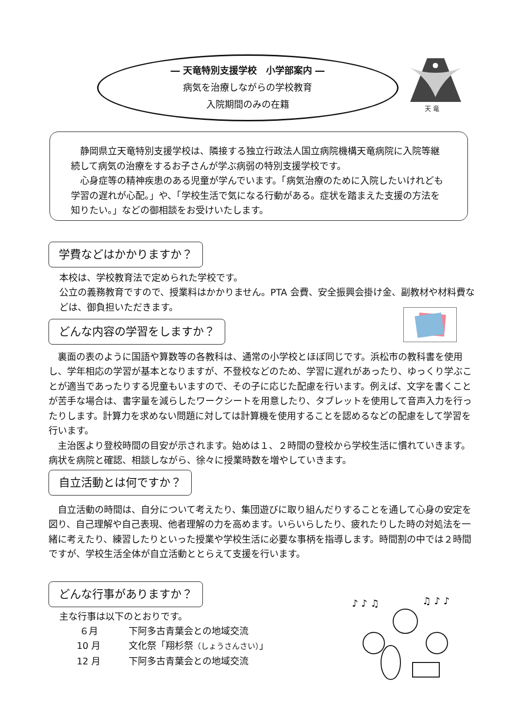― 天竜特別支援学校　小学部案内 ―
病気を治療しながらの学校教育
入院期間のみの在籍
天 竜
　静岡県立天竜特別支援学校は、隣接する独立行政法人国立病院機構天竜病院に入院等継続して病気の治療をするお子さんが学ぶ病弱の特別支援学校です。
　心身症等の精神疾患のある児童が学んでいます。「病気治療のために入院したいけれども学習の遅れが心配。」や、「学校生活で気になる行動がある。症状を踏まえた支援の方法を知りたい。」などの御相談をお受けいたします。
学費などはかかりますか？
本校は、学校教育法で定められた学校です。
公立の義務教育ですので、授業料はかかりません。PTA 会費、安全振興会掛け金、副教材や材料費などは、御負担いただきます。
どんな内容の学習をしますか？
　裏面の表のように国語や算数等の各教科は、通常の小学校とほぼ同じです。浜松市の教科書を使用し、学年相応の学習が基本となりますが、不登校などのため、学習に遅れがあったり、ゆっくり学ぶことが適当であったりする児童もいますので、その子に応じた配慮を行います。例えば、文字を書くことが苦手な場合は、書字量を減らしたワークシートを用意したり、タブレットを使用して音声入力を行ったりします。計算力を求めない問題に対しては計算機を使用することを認めるなどの配慮をして学習を行います。
　主治医より登校時間の目安が示されます。始めは１、２時間の登校から学校生活に慣れていきます。病状を病院と確認、相談しながら、徐々に授業時数を増やしていきます。
自立活動とは何ですか？
　自立活動の時間は、自分について考えたり、集団遊びに取り組んだりすることを通して心身の安定を図り、自己理解や自己表現、他者理解の力を高めます。いらいらしたり、疲れたりした時の対処法を一緒に考えたり、練習したりといった授業や学校生活に必要な事柄を指導します。時間割の中では２時間ですが、学校生活全体が自立活動ととらえて支援を行います。
どんな行事がありますか？
主な行事は以下のとおりです。
６月 下阿多古青葉会との地域交流
10 月 文化祭「翔杉祭（しょうさんさい）」
12 月 下阿多古青葉会との地域交流
♪ ♪ ♫
♫ ♪ ♪